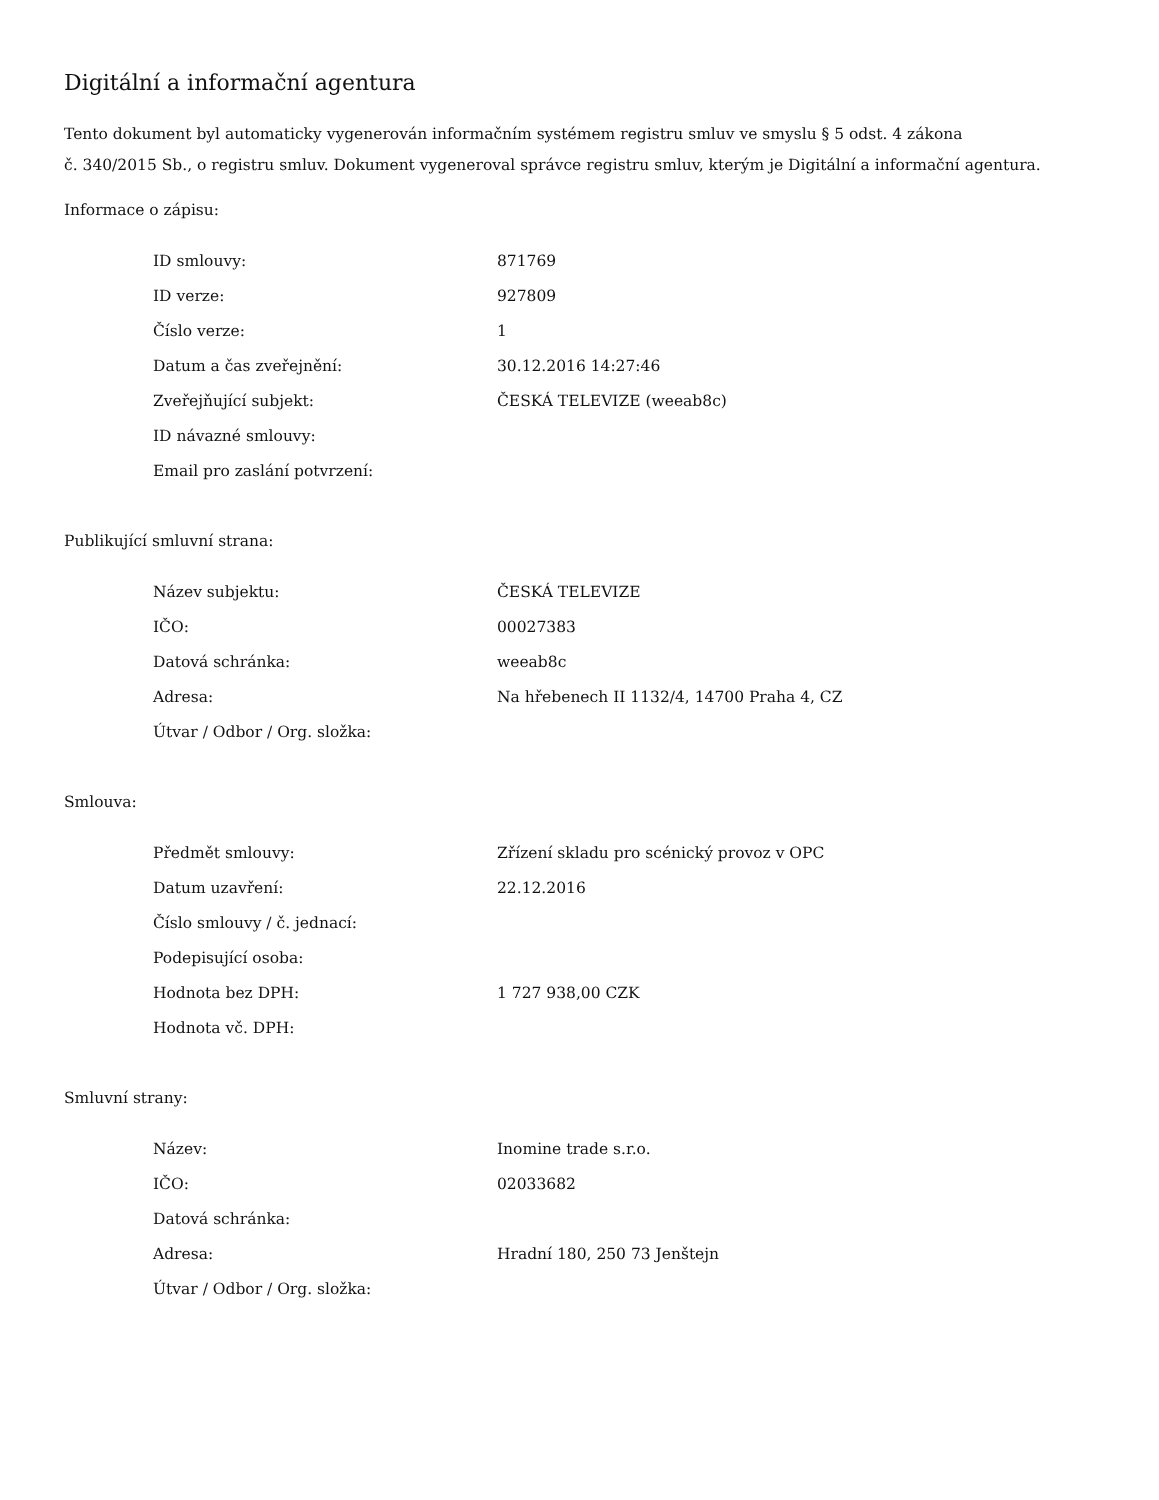Digitální a informační agentura
Tento dokument byl automaticky vygenerován informačním systémem registru smluv ve smyslu § 5 odst. 4 zákona
č. 340/2015 Sb., o registru smluv. Dokument vygeneroval správce registru smluv, kterým je Digitální a informační agentura.
Informace o zápisu:
| ID smlouvy: | 871769 |
| ID verze: | 927809 |
| Číslo verze: | 1 |
| Datum a čas zveřejnění: | 30.12.2016 14:27:46 |
| Zveřejňující subjekt: | ČESKÁ TELEVIZE (weeab8c) |
| ID návazné smlouvy: | |
| Email pro zaslání potvrzení: | |
Publikující smluvní strana:
| Název subjektu: | ČESKÁ TELEVIZE |
| IČO: | 00027383 |
| Datová schránka: | weeab8c |
| Adresa: | Na hřebenech II 1132/4, 14700 Praha 4, CZ |
| Útvar / Odbor / Org. složka: | |
Smlouva:
| Předmět smlouvy: | Zřízení skladu pro scénický provoz v OPC |
| Datum uzavření: | 22.12.2016 |
| Číslo smlouvy / č. jednací: | |
| Podepisující osoba: | |
| Hodnota bez DPH: | 1 727 938,00 CZK |
| Hodnota vč. DPH: | |
Smluvní strany:
| Název: | Inomine trade s.r.o. |
| IČO: | 02033682 |
| Datová schránka: | |
| Adresa: | Hradní 180, 250 73 Jenštejn |
| Útvar / Odbor / Org. složka: | |